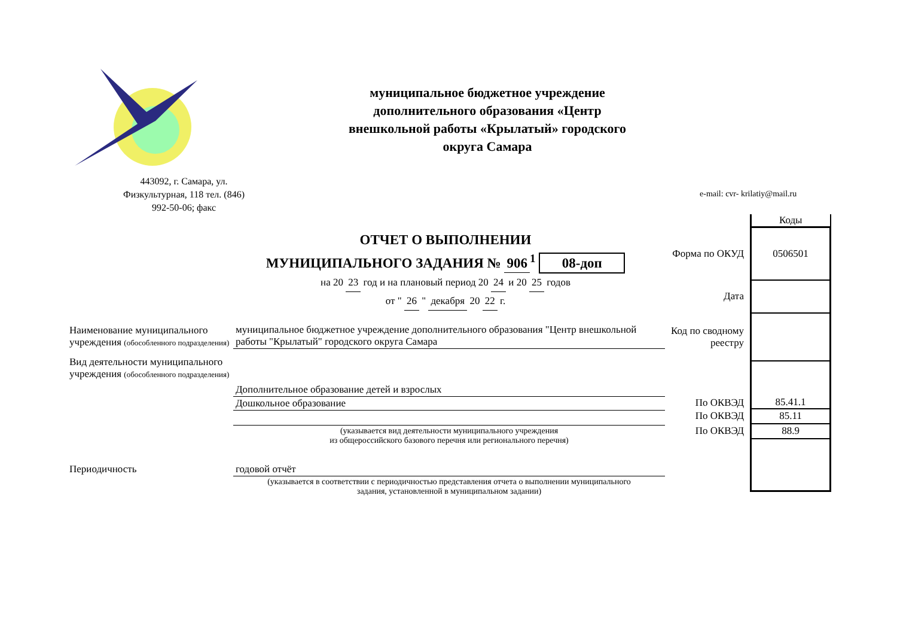муниципальное бюджетное учреждение дополнительного образования «Центр внешкольной работы «Крылатый» городского округа Самара
443092, г. Самара, ул. Физкультурная, 118 тел. (846) 992-50-06; факс
e-mail: cvr- krilatiy@mail.ru
ОТЧЕТ О ВЫПОЛНЕНИИ
МУНИЦИПАЛЬНОГО ЗАДАНИЯ № 906<sup>1</sup> 08-доп
на 20 23 год и на плановый период 20 24 и 20 25 годов
от " 26 " декабря 20 22 г.
| | Коды |
| Форма по ОКУД | 0506501 |
| Дата | |
| Код по сводному реестру | |
| По ОКВЭД | 85.41.1 |
| По ОКВЭД | 85.11 |
| По ОКВЭД | 88.9 |
| Наименование муниципального учреждения (обособленного подразделения) | муниципальное бюджетное учреждение дополнительного образования "Центр внешкольной работы "Крылатый" городского округа Самара |
| Вид деятельности муниципального учреждения (обособленного подразделения) | Дополнительное образование детей и взрослых |
| | Дошкольное образование |
| | (указывается вид деятельности муниципального учреждения из общероссийского базового перечня или регионального перечня) |
| Периодичность | годовой отчёт |
| | (указывается в соответствии с периодичностью представления отчета о выполнении муниципального задания, установленной в муниципальном задании) |